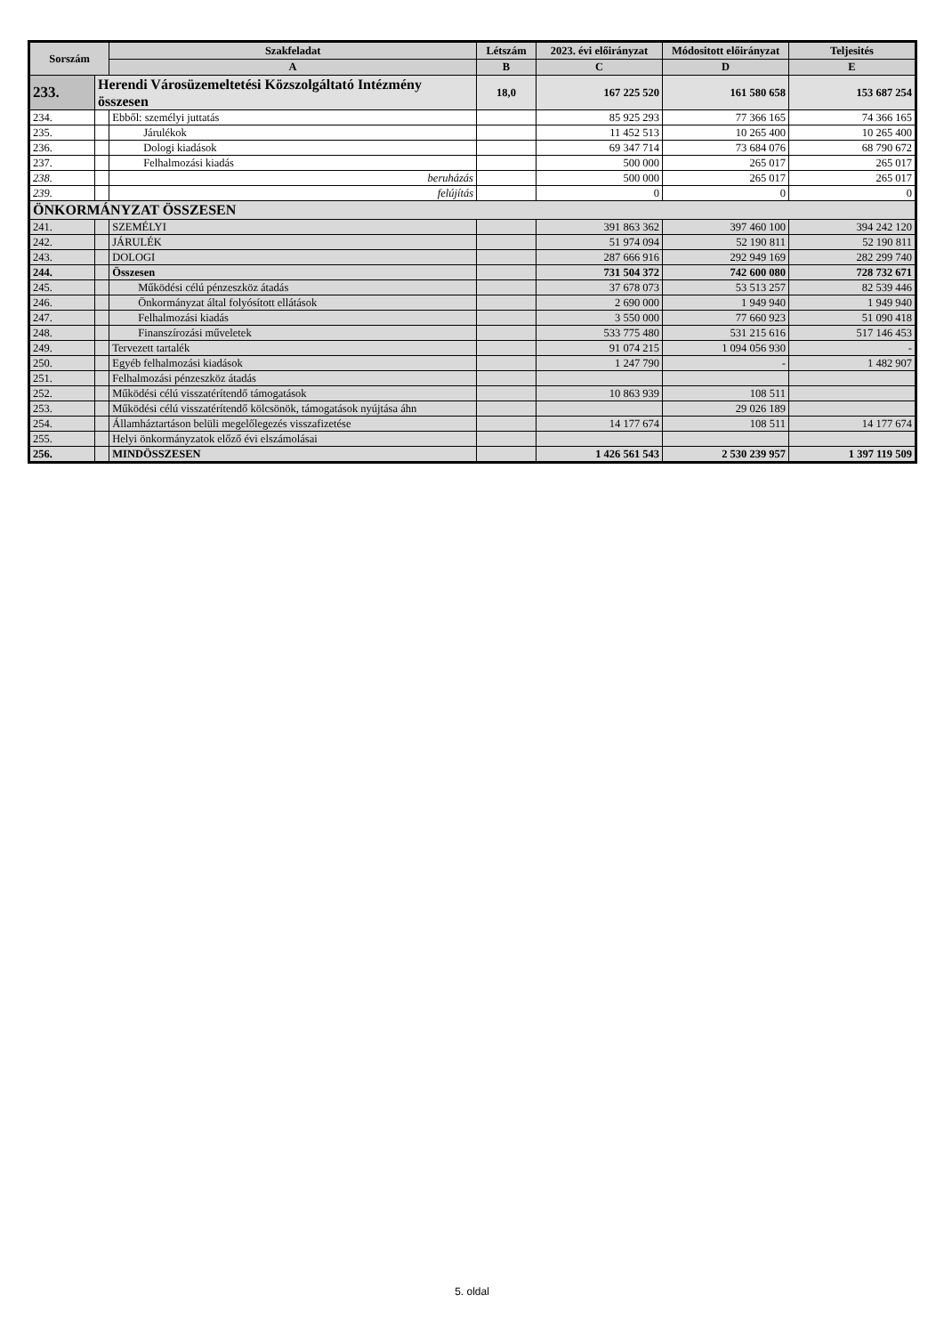| Sorszám | | Szakfeladat | Létszám | 2023. évi előirányzat | Módositott előirányzat | Teljesités |
| --- | --- | --- | --- | --- | --- | --- |
| | | A | B | C | D | E |
| 233. | Herendi Városüzemeltetési Közszolgáltató Intézmény összesen | | 18,0 | 167 225 520 | 161 580 658 | 153 687 254 |
| 234. | | Ebből: személyi juttatás | | 85 925 293 | 77 366 165 | 74 366 165 |
| 235. | | Járulékok | | 11 452 513 | 10 265 400 | 10 265 400 |
| 236. | | Dologi kiadások | | 69 347 714 | 73 684 076 | 68 790 672 |
| 237. | | Felhalmozási kiadás | | 500 000 | 265 017 | 265 017 |
| 238. | | beruházás | | 500 000 | 265 017 | 265 017 |
| 239. | | felújítás | | 0 | 0 | 0 |
| ÖNKORMÁNYZAT ÖSSZESEN | | | | | | |
| 241. | | SZEMÉLYI | | 391 863 362 | 397 460 100 | 394 242 120 |
| 242. | | JÁRULÉK | | 51 974 094 | 52 190 811 | 52 190 811 |
| 243. | | DOLOGI | | 287 666 916 | 292 949 169 | 282 299 740 |
| 244. | | Összesen | | 731 504 372 | 742 600 080 | 728 732 671 |
| 245. | | Működési célú pénzeszköz átadás | | 37 678 073 | 53 513 257 | 82 539 446 |
| 246. | | Önkormányzat által folyósított ellátások | | 2 690 000 | 1 949 940 | 1 949 940 |
| 247. | | Felhalmozási kiadás | | 3 550 000 | 77 660 923 | 51 090 418 |
| 248. | | Finanszírozási műveletek | | 533 775 480 | 531 215 616 | 517 146 453 |
| 249. | | Tervezett tartalék | | 91 074 215 | 1 094 056 930 | - |
| 250. | | Egyéb felhalmozási kiadások | | 1 247 790 | - | 1 482 907 |
| 251. | | Felhalmozási pénzeszköz átadás | | | | |
| 252. | | Működési célú visszatérítendő támogatások | | 10 863 939 | 108 511 | |
| 253. | | Működési célú visszatérítendő kölcsönök, támogatások nyújtása áhn | | | 29 026 189 | |
| 254. | | Államháztartáson belüli megelőlegezés visszafizetése | | 14 177 674 | 108 511 | 14 177 674 |
| 255. | | Helyi önkormányzatok előző évi elszámolásai | | | | |
| 256. | | MINDÖSSZESEN | | 1 426 561 543 | 2 530 239 957 | 1 397 119 509 |
5. oldal